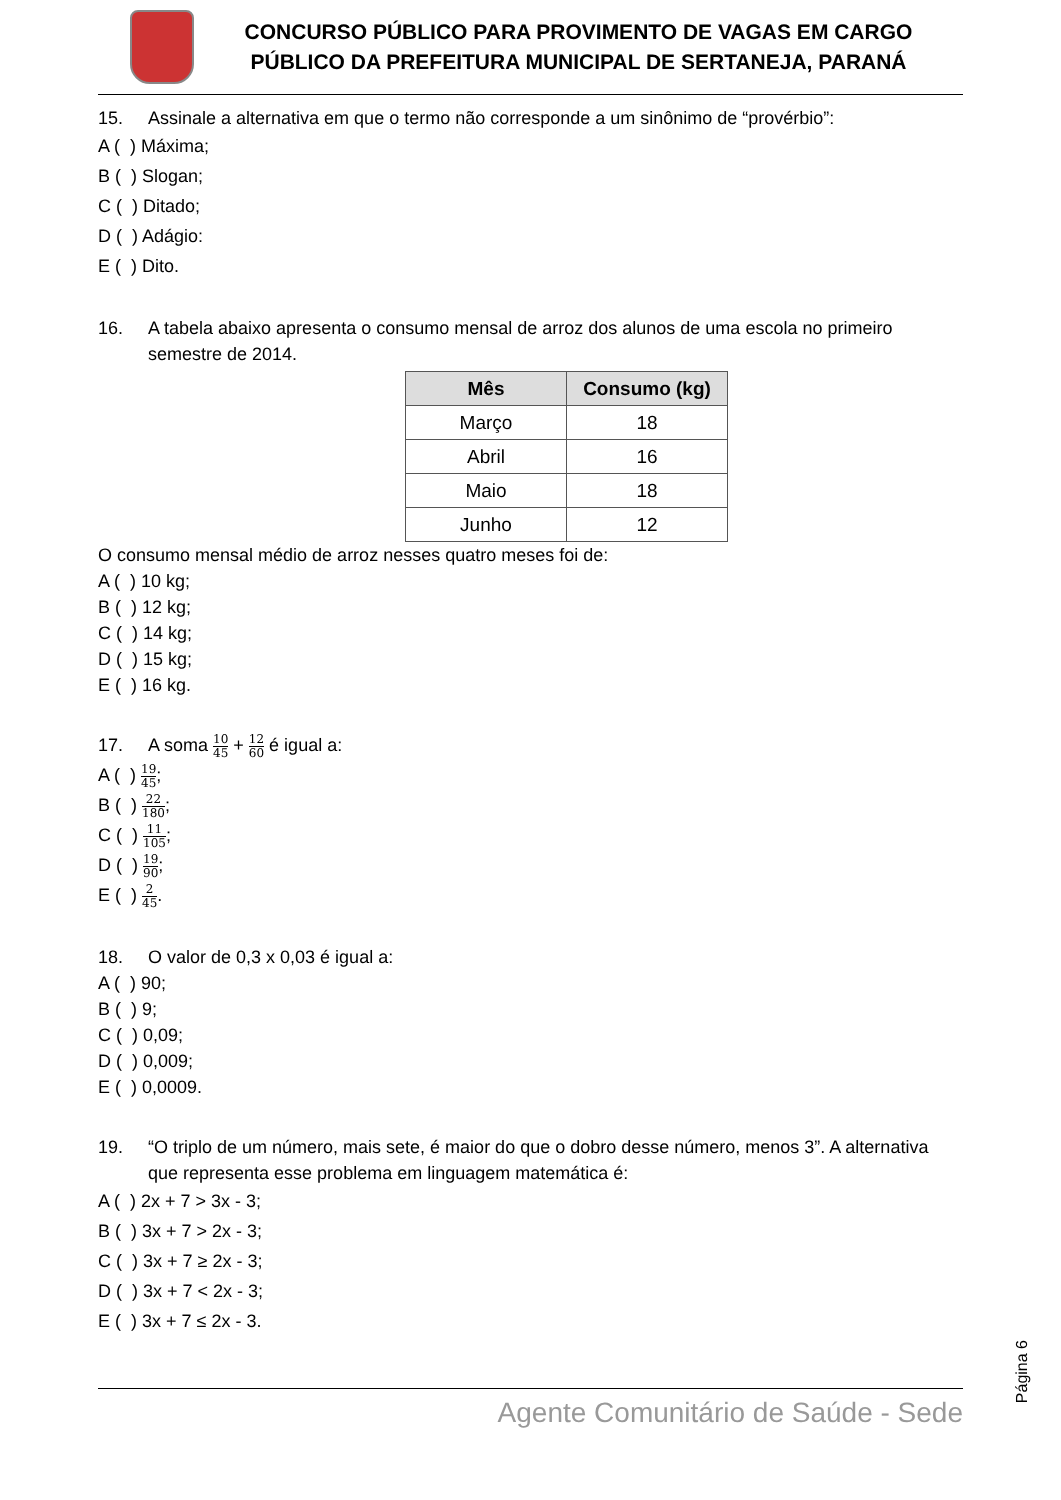CONCURSO PÚBLICO PARA PROVIMENTO DE VAGAS EM CARGO
PÚBLICO DA PREFEITURA MUNICIPAL DE SERTANEJA, PARANÁ
15. Assinale a alternativa em que o termo não corresponde a um sinônimo de “provérbio”:
A ( ) Máxima;
B ( ) Slogan;
C ( ) Ditado;
D ( ) Adágio:
E ( ) Dito.
16. A tabela abaixo apresenta o consumo mensal de arroz dos alunos de uma escola no primeiro semestre de 2014.
| Mês | Consumo (kg) |
| --- | --- |
| Março | 18 |
| Abril | 16 |
| Maio | 18 |
| Junho | 12 |
O consumo mensal médio de arroz nesses quatro meses foi de:
A ( ) 10 kg;
B ( ) 12 kg;
C ( ) 14 kg;
D ( ) 15 kg;
E ( ) 16 kg.
17. A soma 10 45 + 12 60 é igual a:
A ( ) 19 45;
B ( ) 22 180;
C ( ) 11 105;
D ( ) 19 90;
E ( ) 2 45.
18. O valor de 0,3 x 0,03 é igual a:
A ( ) 90;
B ( ) 9;
C ( ) 0,09;
D ( ) 0,009;
E ( ) 0,0009.
19. “O triplo de um número, mais sete, é maior do que o dobro desse número, menos 3”. A alternativa que representa esse problema em linguagem matemática é:
A ( ) 2x + 7 > 3x - 3;
B ( ) 3x + 7 > 2x - 3;
C ( ) 3x + 7 ≥ 2x - 3;
D ( ) 3x + 7 < 2x - 3;
E ( ) 3x + 7 ≤ 2x - 3.
Agente Comunitário de Saúde - Sede
Página 6